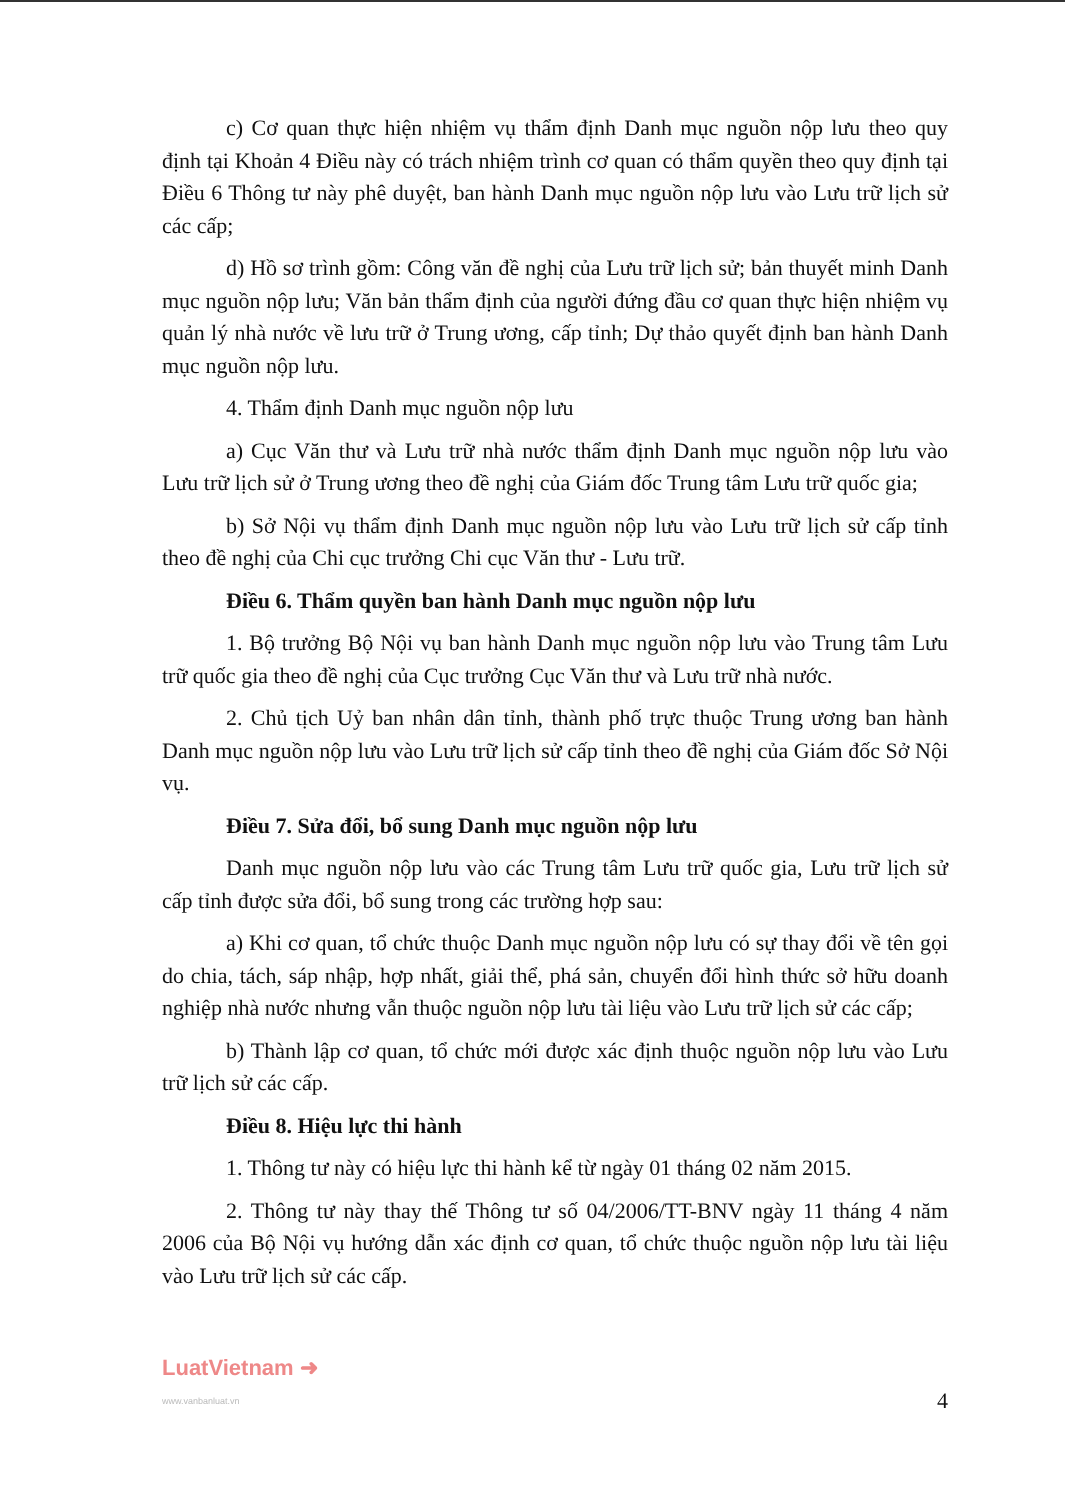c) Cơ quan thực hiện nhiệm vụ thẩm định Danh mục nguồn nộp lưu theo quy định tại Khoản 4 Điều này có trách nhiệm trình cơ quan có thẩm quyền theo quy định tại Điều 6 Thông tư này phê duyệt, ban hành Danh mục nguồn nộp lưu vào Lưu trữ lịch sử các cấp;
d) Hồ sơ trình gồm: Công văn đề nghị của Lưu trữ lịch sử; bản thuyết minh Danh mục nguồn nộp lưu; Văn bản thẩm định của người đứng đầu cơ quan thực hiện nhiệm vụ quản lý nhà nước về lưu trữ ở Trung ương, cấp tỉnh; Dự thảo quyết định ban hành Danh mục nguồn nộp lưu.
4. Thẩm định Danh mục nguồn nộp lưu
a) Cục Văn thư và Lưu trữ nhà nước thẩm định Danh mục nguồn nộp lưu vào Lưu trữ lịch sử ở Trung ương theo đề nghị của Giám đốc Trung tâm Lưu trữ quốc gia;
b) Sở Nội vụ thẩm định Danh mục nguồn nộp lưu vào Lưu trữ lịch sử cấp tỉnh theo đề nghị của Chi cục trưởng Chi cục Văn thư - Lưu trữ.
Điều 6. Thẩm quyền ban hành Danh mục nguồn nộp lưu
1. Bộ trưởng Bộ Nội vụ ban hành Danh mục nguồn nộp lưu vào Trung tâm Lưu trữ quốc gia theo đề nghị của Cục trưởng Cục Văn thư và Lưu trữ nhà nước.
2. Chủ tịch Uỷ ban nhân dân tỉnh, thành phố trực thuộc Trung ương ban hành Danh mục nguồn nộp lưu vào Lưu trữ lịch sử cấp tỉnh theo đề nghị của Giám đốc Sở Nội vụ.
Điều 7. Sửa đổi, bổ sung Danh mục nguồn nộp lưu
Danh mục nguồn nộp lưu vào các Trung tâm Lưu trữ quốc gia, Lưu trữ lịch sử cấp tỉnh được sửa đổi, bổ sung trong các trường hợp sau:
a) Khi cơ quan, tổ chức thuộc Danh mục nguồn nộp lưu có sự thay đổi về tên gọi do chia, tách, sáp nhập, hợp nhất, giải thể, phá sản, chuyển đổi hình thức sở hữu doanh nghiệp nhà nước nhưng vẫn thuộc nguồn nộp lưu tài liệu vào Lưu trữ lịch sử các cấp;
b) Thành lập cơ quan, tổ chức mới được xác định thuộc nguồn nộp lưu vào Lưu trữ lịch sử các cấp.
Điều 8. Hiệu lực thi hành
1. Thông tư này có hiệu lực thi hành kể từ ngày 01 tháng 02 năm 2015.
2. Thông tư này thay thế Thông tư số 04/2006/TT-BNV ngày 11 tháng 4 năm 2006 của Bộ Nội vụ hướng dẫn xác định cơ quan, tổ chức thuộc nguồn nộp lưu tài liệu vào Lưu trữ lịch sử các cấp.
LuatVietnam ➜
www.vanbanluat.vn
4